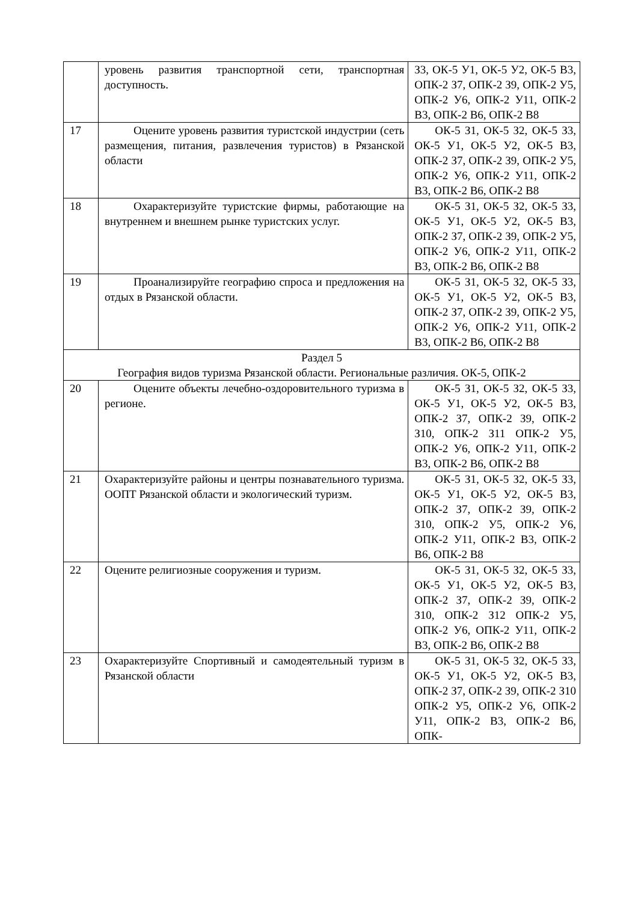| | уровень развития транспортной сети, транспортная доступность. | З3, ОК-5 У1, ОК-5 У2, ОК-5 В3, ОПК-2 З7, ОПК-2 З9, ОПК-2 У5, ОПК-2 У6, ОПК-2 У11, ОПК-2 В3, ОПК-2 В6, ОПК-2 В8 |
| 17 | Оцените уровень развития туристской индустрии (сеть размещения, питания, развлечения туристов) в Рязанской области | ОК-5 З1, ОК-5 З2, ОК-5 З3, ОК-5 У1, ОК-5 У2, ОК-5 В3, ОПК-2 З7, ОПК-2 З9, ОПК-2 У5, ОПК-2 У6, ОПК-2 У11, ОПК-2 В3, ОПК-2 В6, ОПК-2 В8 |
| 18 | Охарактеризуйте туристские фирмы, работающие на внутреннем и внешнем рынке туристских услуг. | ОК-5 З1, ОК-5 З2, ОК-5 З3, ОК-5 У1, ОК-5 У2, ОК-5 В3, ОПК-2 З7, ОПК-2 З9, ОПК-2 У5, ОПК-2 У6, ОПК-2 У11, ОПК-2 В3, ОПК-2 В6, ОПК-2 В8 |
| 19 | Проанализируйте географию спроса и предложения на отдых в Рязанской области. | ОК-5 З1, ОК-5 З2, ОК-5 З3, ОК-5 У1, ОК-5 У2, ОК-5 В3, ОПК-2 З7, ОПК-2 З9, ОПК-2 У5, ОПК-2 У6, ОПК-2 У11, ОПК-2 В3, ОПК-2 В6, ОПК-2 В8 |
| Раздел 5 География видов туризма Рязанской области. Региональные различия. ОК-5, ОПК-2 | | |
| 20 | Оцените объекты лечебно-оздоровительного туризма в регионе. | ОК-5 З1, ОК-5 З2, ОК-5 З3, ОК-5 У1, ОК-5 У2, ОК-5 В3, ОПК-2 З7, ОПК-2 З9, ОПК-2 З10, ОПК-2 З11 ОПК-2 У5, ОПК-2 У6, ОПК-2 У11, ОПК-2 В3, ОПК-2 В6, ОПК-2 В8 |
| 21 | Охарактеризуйте районы и центры познавательного туризма. ООПТ Рязанской области и экологический туризм. | ОК-5 З1, ОК-5 З2, ОК-5 З3, ОК-5 У1, ОК-5 У2, ОК-5 В3, ОПК-2 З7, ОПК-2 З9, ОПК-2 З10, ОПК-2 У5, ОПК-2 У6, ОПК-2 У11, ОПК-2 В3, ОПК-2 В6, ОПК-2 В8 |
| 22 | Оцените религиозные сооружения и туризм. | ОК-5 З1, ОК-5 З2, ОК-5 З3, ОК-5 У1, ОК-5 У2, ОК-5 В3, ОПК-2 З7, ОПК-2 З9, ОПК-2 З10, ОПК-2 З12 ОПК-2 У5, ОПК-2 У6, ОПК-2 У11, ОПК-2 В3, ОПК-2 В6, ОПК-2 В8 |
| 23 | Охарактеризуйте Спортивный и самодеятельный туризм в Рязанской области | ОК-5 З1, ОК-5 З2, ОК-5 З3, ОК-5 У1, ОК-5 У2, ОК-5 В3, ОПК-2 З7, ОПК-2 З9, ОПК-2 З10 ОПК-2 У5, ОПК-2 У6, ОПК-2 У11, ОПК-2 В3, ОПК-2 В6, ОПК- |